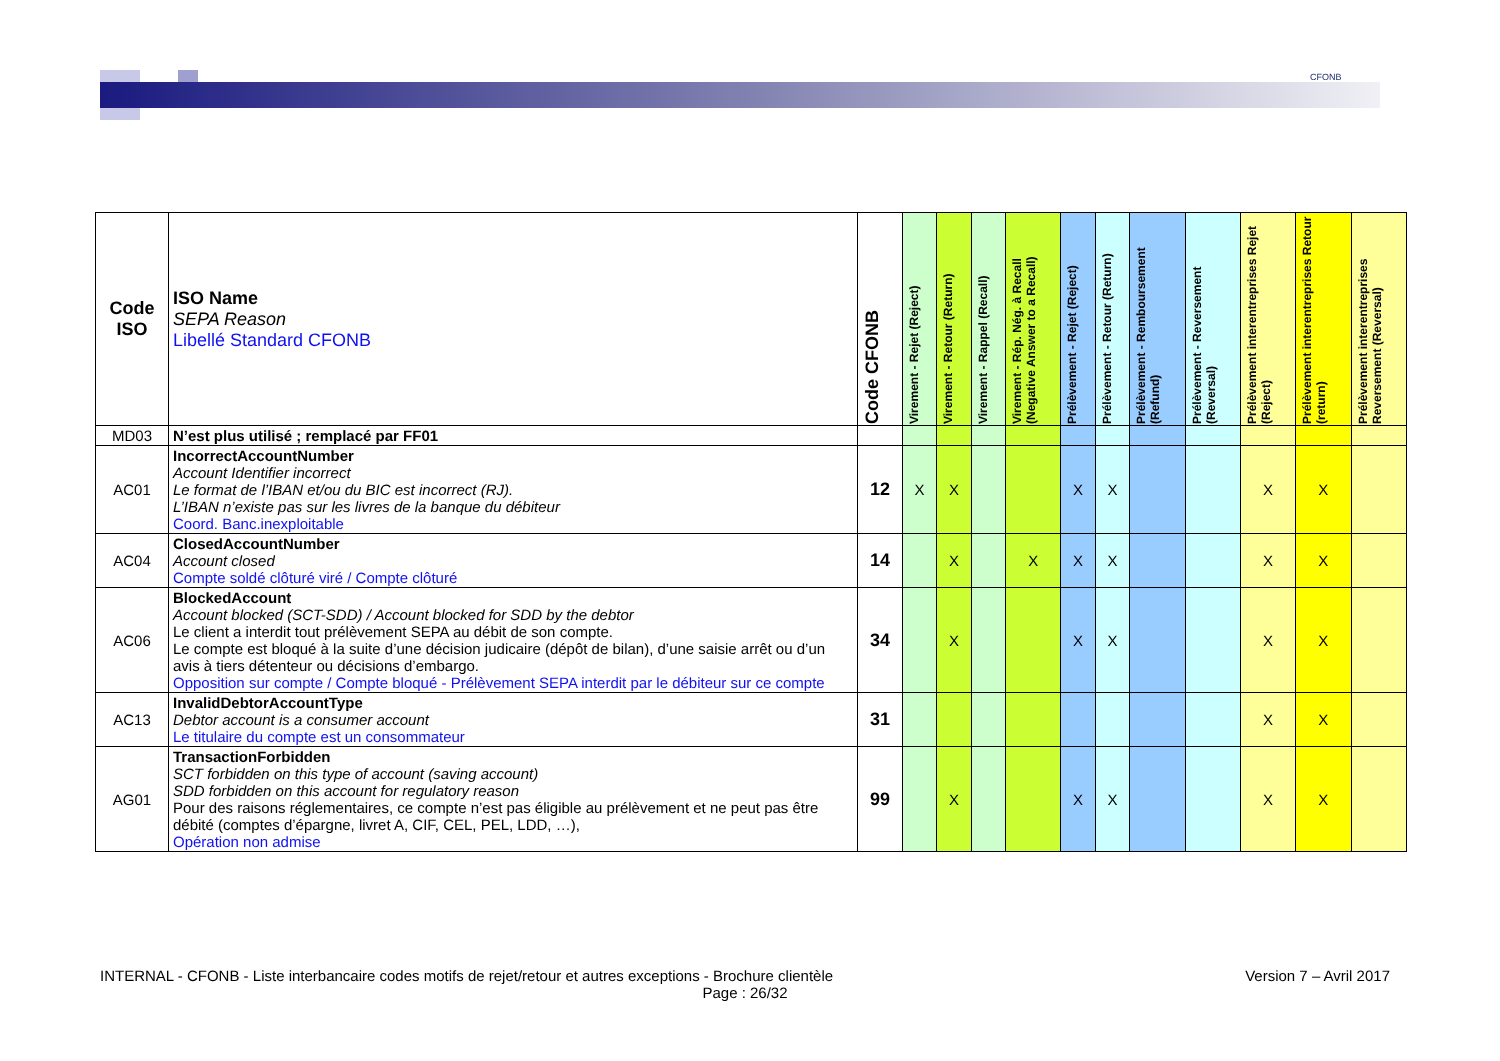CFONB
| Code ISO | ISO Name SEPA Reason Libellé Standard CFONB | Code CFONB | Virement - Rejet (Reject) | Virement - Retour (Return) | Virement - Rappel (Recall) | Virement - Rép. Nég. à Recall (Negative Answer to a Recall) | Prélèvement - Rejet (Reject) | Prélèvement - Retour (Return) | Prélèvement - Remboursement (Refund) | Prélèvement - Reversement (Reversal) | Prélèvement interentreprises Rejet (Reject) | Prélèvement interentreprises Retour (return) | Prélèvement interentreprises Reversement (Reversal) |
| --- | --- | --- | --- | --- | --- | --- | --- | --- | --- | --- | --- | --- | --- |
| MD03 | N’est plus utilisé ; remplacé par FF01 | | | | | | | | | | | | |
| AC01 | IncorrectAccountNumber Account Identifier incorrect Le format de l’IBAN et/ou du BIC est incorrect (RJ). L’IBAN n’existe pas sur les livres de la banque du débiteur Coord. Banc.inexploitable | 12 | X | X | | | X | X | | | X | X | |
| AC04 | ClosedAccountNumber Account closed Compte soldé clôturé viré / Compte clôturé | 14 | | X | | X | X | X | | | X | X | |
| AC06 | BlockedAccount Account blocked (SCT-SDD) / Account blocked for SDD by the debtor Le client a interdit tout prélèvement SEPA au débit de son compte. Le compte est bloqué à la suite d’une décision judicaire (dépôt de bilan), d’une saisie arrêt ou d’un avis à tiers détenteur ou décisions d’embargo. Opposition sur compte / Compte bloqué - Prélèvement SEPA interdit par le débiteur sur ce compte | 34 | | X | | | X | X | | | X | X | |
| AC13 | InvalidDebtorAccountType Debtor account is a consumer account Le titulaire du compte est un consommateur | 31 | | | | | | | | | X | X | |
| AG01 | TransactionForbidden SCT forbidden on this type of account (saving account) SDD forbidden on this account for regulatory reason Pour des raisons réglementaires, ce compte n’est pas éligible au prélèvement et ne peut pas être débité (comptes d’épargne, livret A, CIF, CEL, PEL, LDD, …), Opération non admise | 99 | | X | | | X | X | | | X | X | |
INTERNAL - CFONB - Liste interbancaire codes motifs de rejet/retour et autres exceptions - Brochure clientèle Version 7 – Avril 2017
Page : 26/32